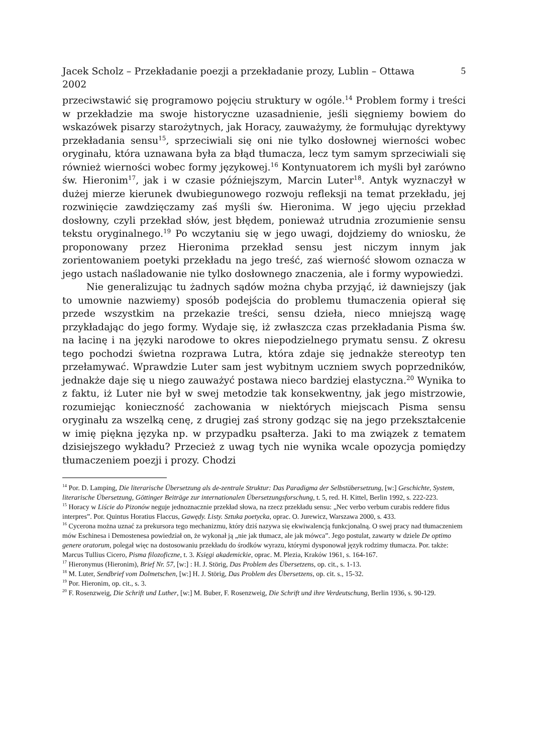Jacek Scholz – Przekładanie poezji a przekładanie prozy, Lublin – Ottawa
2002 5
przeciwstawić się programowo pojęciu struktury w ogóle.<sup>14</sup> Problem formy i treści w przekładzie ma swoje historyczne uzasadnienie, jeśli sięgniemy bowiem do wskazówek pisarzy starożytnych, jak Horacy, zauważymy, że formułując dyrektywy przekładania sensu<sup>15</sup>, sprzeciwiali się oni nie tylko dosłownej wierności wobec oryginału, która uznawana była za błąd tłumacza, lecz tym samym sprzeciwiali się również wierności wobec formy językowej.<sup>16</sup> Kontynuatorem ich myśli był zarówno św. Hieronim<sup>17</sup>, jak i w czasie późniejszym, Marcin Luter<sup>18</sup>. Antyk wyznaczył w dużej mierze kierunek dwubiegunowego rozwoju refleksji na temat przekładu, jej rozwinięcie zawdzięczamy zaś myśli św. Hieronima. W jego ujęciu przekład dosłowny, czyli przekład słów, jest błędem, ponieważ utrudnia zrozumienie sensu tekstu oryginalnego.<sup>19</sup> Po wczytaniu się w jego uwagi, dojdziemy do wniosku, że proponowany przez Hieronima przekład sensu jest niczym innym jak zorientowaniem poetyki przekładu na jego treść, zaś wierność słowom oznacza w jego ustach naśladowanie nie tylko dosłownego znaczenia, ale i formy wypowiedzi.
Nie generalizując tu żadnych sądów można chyba przyjąć, iż dawniejszy (jak to umownie nazwiemy) sposób podejścia do problemu tłumaczenia opierał się przede wszystkim na przekazie treści, sensu dzieła, nieco mniejszą wagę przykładając do jego formy. Wydaje się, iż zwłaszcza czas przekładania Pisma św. na łacinę i na języki narodowe to okres niepodzielnego prymatu sensu. Z okresu tego pochodzi świetna rozprawa Lutra, która zdaje się jednakże stereotyp ten przełamywać. Wprawdzie Luter sam jest wybitnym uczniem swych poprzedników, jednakże daje się u niego zauważyć postawa nieco bardziej elastyczna.<sup>20</sup> Wynika to z faktu, iż Luter nie był w swej metodzie tak konsekwentny, jak jego mistrzowie, rozumiejąc konieczność zachowania w niektórych miejscach Pisma sensu oryginału za wszelką cenę, z drugiej zaś strony godząc się na jego przekształcenie w imię piękna języka np. w przypadku psałterza. Jaki to ma związek z tematem dzisiejszego wykładu? Przecież z uwag tych nie wynika wcale opozycja pomiędzy tłumaczeniem poezji i prozy. Chodzi
<sup>14</sup> Por. D. Lamping, Die literarische Übersetzung als de-zentrale Struktur: Das Paradigma der Selbstübersetzung, [w:] Geschichte, System, literarische Übersetzung, Göttinger Beiträge zur internationalen Übersetzungsforschung, t. 5, red. H. Kittel, Berlin 1992, s. 222-223.
<sup>15</sup> Horacy w Liście do Pizonów neguje jednoznacznie przekład słowa, na rzecz przekładu sensu: „Nec verbo verbum curabis reddere fidus interpres”. Por. Quintus Horatius Flaccus, Gawędy. Listy. Sztuka poetycka, oprac. O. Jurewicz, Warszawa 2000, s. 433.
<sup>16</sup> Cycerona można uznać za prekursora tego mechanizmu, który dziś nazywa się ekwiwalencją funkcjonalną. O swej pracy nad tłumaczeniem mów Eschinesa i Demostenesa powiedział on, że wykonał ją „nie jak tłumacz, ale jak mówca”. Jego postulat, zawarty w dziele De optimo genere oratorum, polegał więc na dostosowaniu przekładu do środków wyrazu, którymi dysponował język rodzimy tłumacza. Por. także: Marcus Tullius Cicero, Pisma filozoficzne, t. 3. Księgi akademickie, oprac. M. Plezia, Kraków 1961, s. 164-167.
<sup>17</sup> Hieronymus (Hieronim), Brief Nr. 57, [w:] : H. J. Störig, Das Problem des Übersetzens, op. cit., s. 1-13.
<sup>18</sup> M. Luter, Sendbrief vom Dolmetschen, [w:] H. J. Störig, Das Problem des Übersetzens, op. cit. s., 15-32.
<sup>19</sup> Por. Hieronim, op. cit., s. 3.
<sup>20</sup> F. Rosenzweig, Die Schrift und Luther, [w:] M. Buber, F. Rosenzweig, Die Schrift und ihre Verdeutschung, Berlin 1936, s. 90-129.